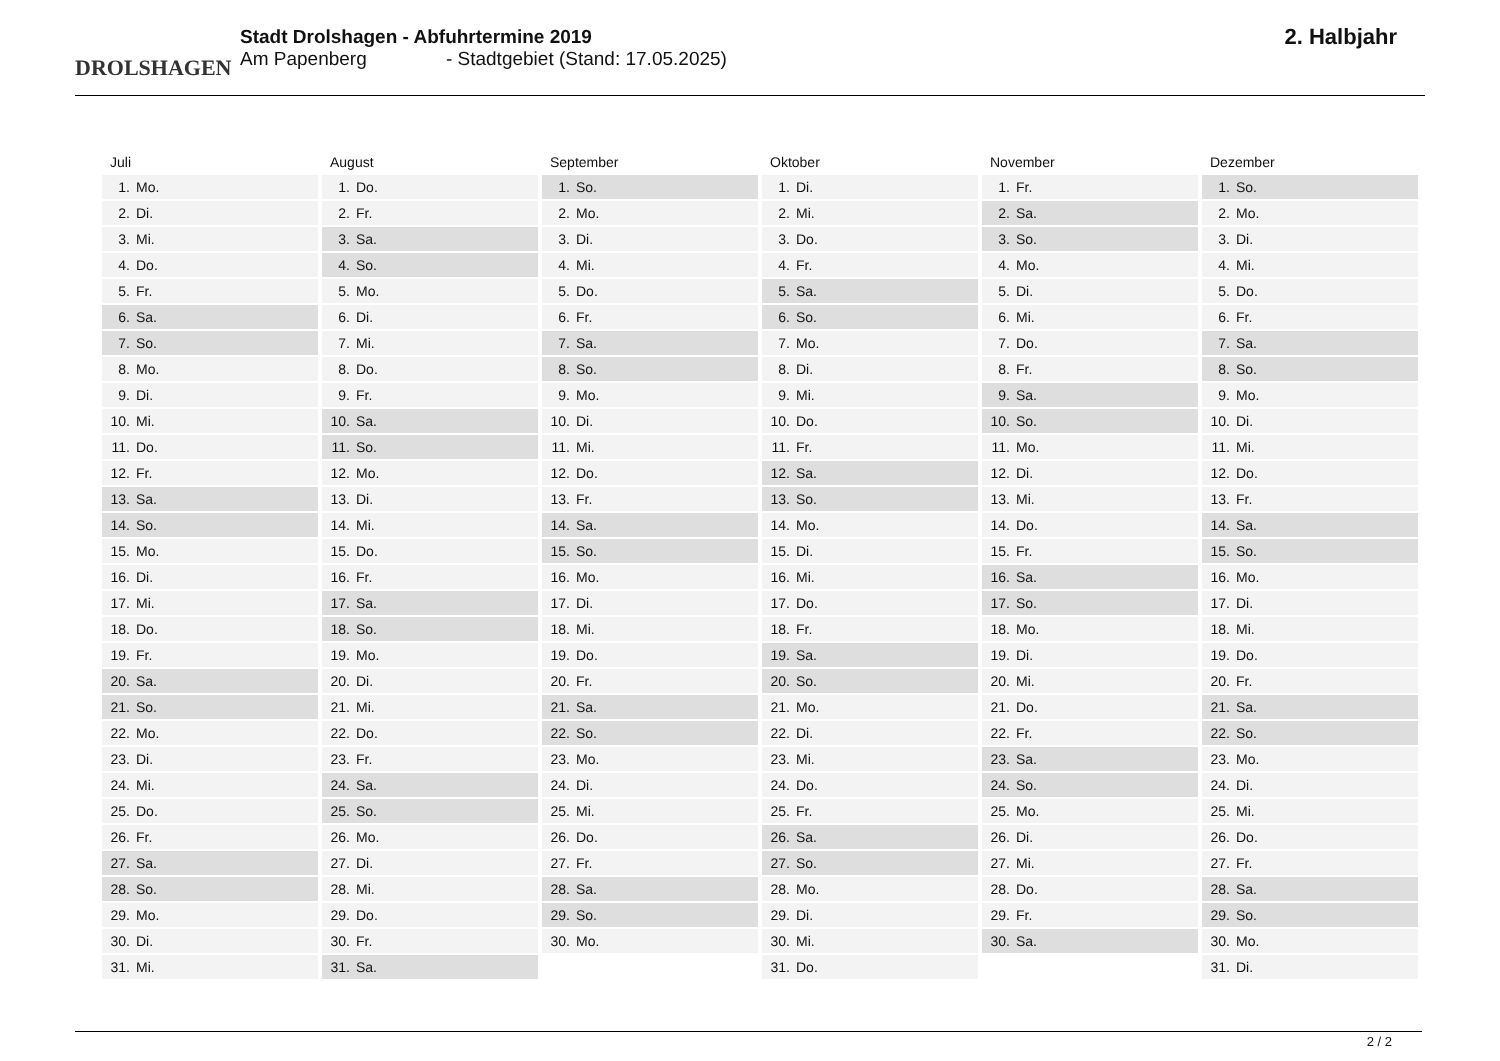DROLSHAGEN
Stadt Drolshagen - Abfuhrtermine 2019
Am Papenberg - Stadtgebiet (Stand: 17.05.2025)
2. Halbjahr
Juli
| 1. | Mo. |
| 2. | Di. |
| 3. | Mi. |
| 4. | Do. |
| 5. | Fr. |
| 6. | Sa. |
| 7. | So. |
| 8. | Mo. |
| 9. | Di. |
| 10. | Mi. |
| 11. | Do. |
| 12. | Fr. |
| 13. | Sa. |
| 14. | So. |
| 15. | Mo. |
| 16. | Di. |
| 17. | Mi. |
| 18. | Do. |
| 19. | Fr. |
| 20. | Sa. |
| 21. | So. |
| 22. | Mo. |
| 23. | Di. |
| 24. | Mi. |
| 25. | Do. |
| 26. | Fr. |
| 27. | Sa. |
| 28. | So. |
| 29. | Mo. |
| 30. | Di. |
| 31. | Mi. |
August
| 1. | Do. |
| 2. | Fr. |
| 3. | Sa. |
| 4. | So. |
| 5. | Mo. |
| 6. | Di. |
| 7. | Mi. |
| 8. | Do. |
| 9. | Fr. |
| 10. | Sa. |
| 11. | So. |
| 12. | Mo. |
| 13. | Di. |
| 14. | Mi. |
| 15. | Do. |
| 16. | Fr. |
| 17. | Sa. |
| 18. | So. |
| 19. | Mo. |
| 20. | Di. |
| 21. | Mi. |
| 22. | Do. |
| 23. | Fr. |
| 24. | Sa. |
| 25. | So. |
| 26. | Mo. |
| 27. | Di. |
| 28. | Mi. |
| 29. | Do. |
| 30. | Fr. |
| 31. | Sa. |
September
| 1. | So. |
| 2. | Mo. |
| 3. | Di. |
| 4. | Mi. |
| 5. | Do. |
| 6. | Fr. |
| 7. | Sa. |
| 8. | So. |
| 9. | Mo. |
| 10. | Di. |
| 11. | Mi. |
| 12. | Do. |
| 13. | Fr. |
| 14. | Sa. |
| 15. | So. |
| 16. | Mo. |
| 17. | Di. |
| 18. | Mi. |
| 19. | Do. |
| 20. | Fr. |
| 21. | Sa. |
| 22. | So. |
| 23. | Mo. |
| 24. | Di. |
| 25. | Mi. |
| 26. | Do. |
| 27. | Fr. |
| 28. | Sa. |
| 29. | So. |
| 30. | Mo. |
Oktober
| 1. | Di. |
| 2. | Mi. |
| 3. | Do. |
| 4. | Fr. |
| 5. | Sa. |
| 6. | So. |
| 7. | Mo. |
| 8. | Di. |
| 9. | Mi. |
| 10. | Do. |
| 11. | Fr. |
| 12. | Sa. |
| 13. | So. |
| 14. | Mo. |
| 15. | Di. |
| 16. | Mi. |
| 17. | Do. |
| 18. | Fr. |
| 19. | Sa. |
| 20. | So. |
| 21. | Mo. |
| 22. | Di. |
| 23. | Mi. |
| 24. | Do. |
| 25. | Fr. |
| 26. | Sa. |
| 27. | So. |
| 28. | Mo. |
| 29. | Di. |
| 30. | Mi. |
| 31. | Do. |
November
| 1. | Fr. |
| 2. | Sa. |
| 3. | So. |
| 4. | Mo. |
| 5. | Di. |
| 6. | Mi. |
| 7. | Do. |
| 8. | Fr. |
| 9. | Sa. |
| 10. | So. |
| 11. | Mo. |
| 12. | Di. |
| 13. | Mi. |
| 14. | Do. |
| 15. | Fr. |
| 16. | Sa. |
| 17. | So. |
| 18. | Mo. |
| 19. | Di. |
| 20. | Mi. |
| 21. | Do. |
| 22. | Fr. |
| 23. | Sa. |
| 24. | So. |
| 25. | Mo. |
| 26. | Di. |
| 27. | Mi. |
| 28. | Do. |
| 29. | Fr. |
| 30. | Sa. |
Dezember
| 1. | So. |
| 2. | Mo. |
| 3. | Di. |
| 4. | Mi. |
| 5. | Do. |
| 6. | Fr. |
| 7. | Sa. |
| 8. | So. |
| 9. | Mo. |
| 10. | Di. |
| 11. | Mi. |
| 12. | Do. |
| 13. | Fr. |
| 14. | Sa. |
| 15. | So. |
| 16. | Mo. |
| 17. | Di. |
| 18. | Mi. |
| 19. | Do. |
| 20. | Fr. |
| 21. | Sa. |
| 22. | So. |
| 23. | Mo. |
| 24. | Di. |
| 25. | Mi. |
| 26. | Do. |
| 27. | Fr. |
| 28. | Sa. |
| 29. | So. |
| 30. | Mo. |
| 31. | Di. |
2 / 2